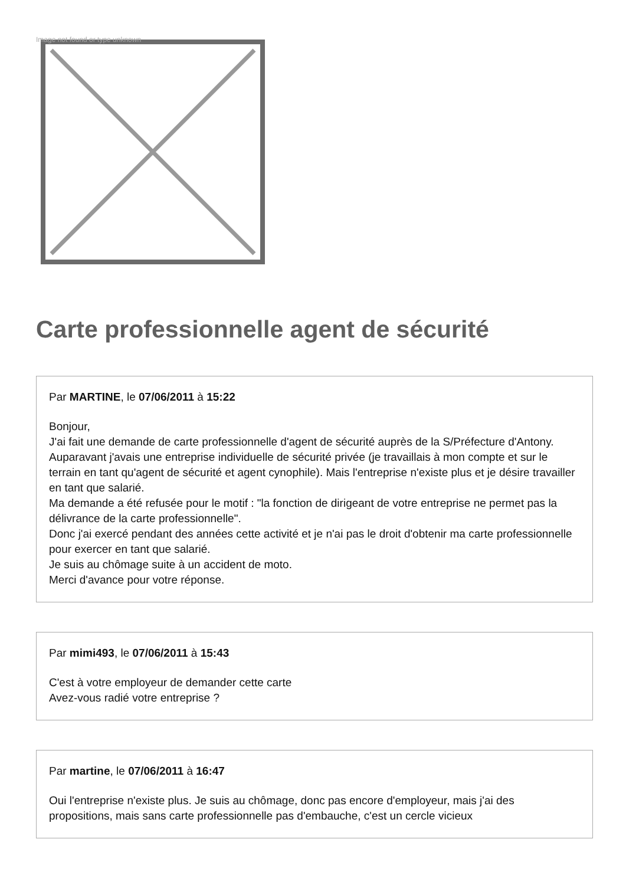Image not found or type unknown
Carte professionnelle agent de sécurité
Par MARTINE, le 07/06/2011 à 15:22
Bonjour,
J'ai fait une demande de carte professionnelle d'agent de sécurité auprès de la S/Préfecture d'Antony. Auparavant j'avais une entreprise individuelle de sécurité privée (je travaillais à mon compte et sur le terrain en tant qu'agent de sécurité et agent cynophile). Mais l'entreprise n'existe plus et je désire travailler en tant que salarié.
Ma demande a été refusée pour le motif : "la fonction de dirigeant de votre entreprise ne permet pas la délivrance de la carte professionnelle".
Donc j'ai exercé pendant des années cette activité et je n'ai pas le droit d'obtenir ma carte professionnelle pour exercer en tant que salarié.
Je suis au chômage suite à un accident de moto.
Merci d'avance pour votre réponse.
Par mimi493, le 07/06/2011 à 15:43
C'est à votre employeur de demander cette carte
Avez-vous radié votre entreprise ?
Par martine, le 07/06/2011 à 16:47
Oui l'entreprise n'existe plus. Je suis au chômage, donc pas encore d'employeur, mais j'ai des propositions, mais sans carte professionnelle pas d'embauche, c'est un cercle vicieux